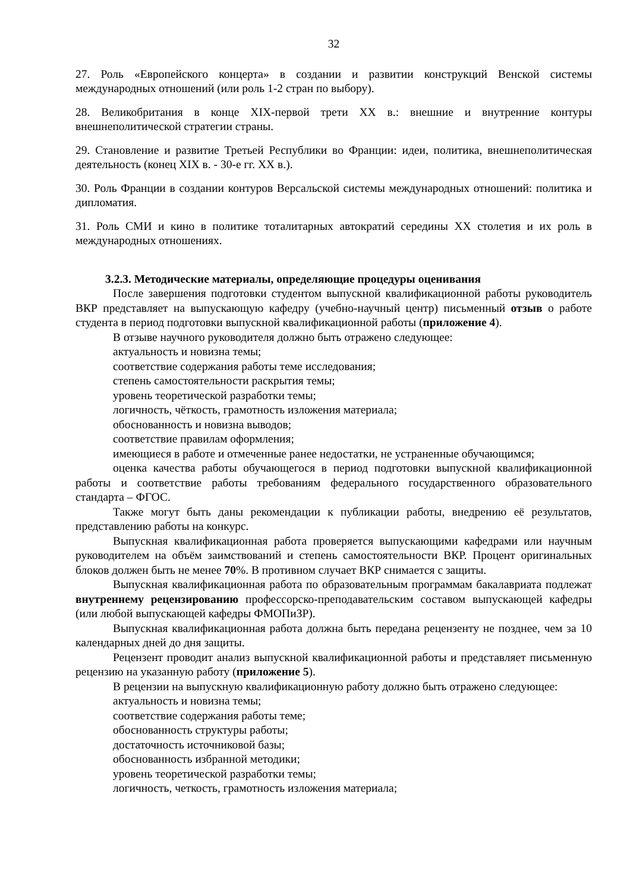32
27. Роль «Европейского концерта» в создании и развитии конструкций Венской системы международных отношений (или роль 1-2 стран по выбору).
28. Великобритания в конце XIX-первой трети XX в.: внешние и внутренние контуры внешнеполитической стратегии страны.
29. Становление и развитие Третьей Республики во Франции: идеи, политика, внешнеполитическая деятельность (конец XIX в. - 30-е гг. XX в.).
30. Роль Франции в создании контуров Версальской системы международных отношений: политика и дипломатия.
31. Роль СМИ и кино в политике тоталитарных автократий середины XX столетия и их роль в международных отношениях.
3.2.3. Методические материалы, определяющие процедуры оценивания
После завершения подготовки студентом выпускной квалификационной работы руководитель ВКР представляет на выпускающую кафедру (учебно-научный центр) письменный отзыв о работе студента в период подготовки выпускной квалификационной работы (приложение 4).
В отзыве научного руководителя должно быть отражено следующее:
актуальность и новизна темы;
соответствие содержания работы теме исследования;
степень самостоятельности раскрытия темы;
уровень теоретической разработки темы;
логичность, чёткость, грамотность изложения материала;
обоснованность и новизна выводов;
соответствие правилам оформления;
имеющиеся в работе и отмеченные ранее недостатки, не устраненные обучающимся;
оценка качества работы обучающегося в период подготовки выпускной квалификационной работы и соответствие работы требованиям федерального государственного образовательного стандарта – ФГОС.
Также могут быть даны рекомендации к публикации работы, внедрению её результатов, представлению работы на конкурс.
Выпускная квалификационная работа проверяется выпускающими кафедрами или научным руководителем на объём заимствований и степень самостоятельности ВКР. Процент оригинальных блоков должен быть не менее 70%. В противном случает ВКР снимается с защиты.
Выпускная квалификационная работа по образовательным программам бакалавриата подлежат внутреннему рецензированию профессорско-преподавательским составом выпускающей кафедры (или любой выпускающей кафедры ФМОПиЗР).
Выпускная квалификационная работа должна быть передана рецензенту не позднее, чем за 10 календарных дней до дня защиты.
Рецензент проводит анализ выпускной квалификационной работы и представляет письменную рецензию на указанную работу (приложение 5).
В рецензии на выпускную квалификационную работу должно быть отражено следующее:
актуальность и новизна темы;
соответствие содержания работы теме;
обоснованность структуры работы;
достаточность источниковой базы;
обоснованность избранной методики;
уровень теоретической разработки темы;
логичность, четкость, грамотность изложения материала;